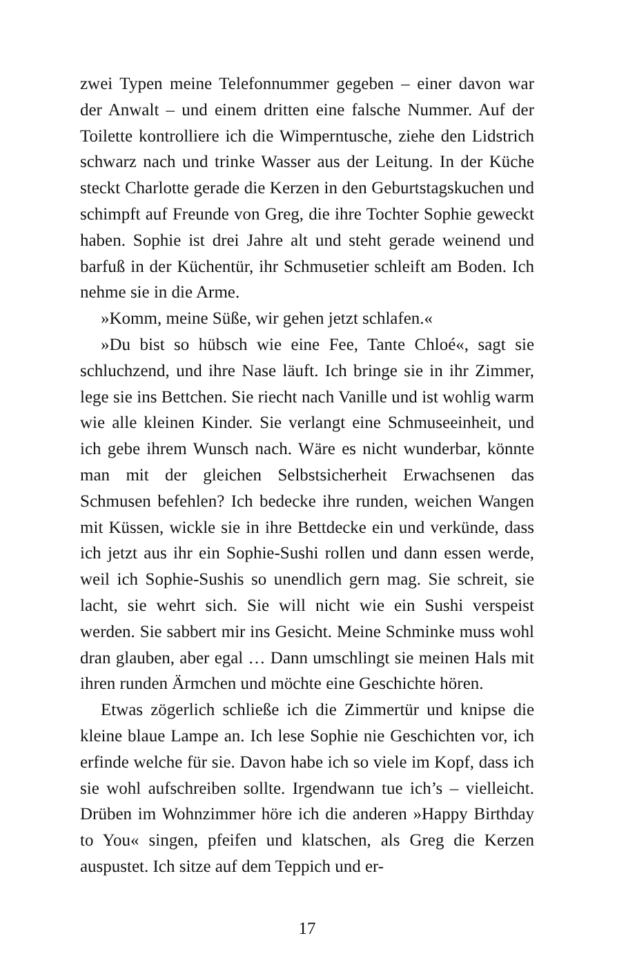zwei Typen meine Telefonnummer gegeben – einer davon war der Anwalt – und einem dritten eine falsche Nummer. Auf der Toilette kontrolliere ich die Wimperntusche, ziehe den Lidstrich schwarz nach und trinke Wasser aus der Leitung. In der Küche steckt Charlotte gerade die Kerzen in den Geburtstagskuchen und schimpft auf Freunde von Greg, die ihre Tochter Sophie geweckt haben. Sophie ist drei Jahre alt und steht gerade weinend und barfuß in der Küchentür, ihr Schmusetier schleift am Boden. Ich nehme sie in die Arme.
»Komm, meine Süße, wir gehen jetzt schlafen.«
»Du bist so hübsch wie eine Fee, Tante Chloé«, sagt sie schluchzend, und ihre Nase läuft. Ich bringe sie in ihr Zimmer, lege sie ins Bettchen. Sie riecht nach Vanille und ist wohlig warm wie alle kleinen Kinder. Sie verlangt eine Schmuseeinheit, und ich gebe ihrem Wunsch nach. Wäre es nicht wunderbar, könnte man mit der gleichen Selbstsicherheit Erwachsenen das Schmusen befehlen? Ich bedecke ihre runden, weichen Wangen mit Küssen, wickle sie in ihre Bettdecke ein und verkünde, dass ich jetzt aus ihr ein Sophie-Sushi rollen und dann essen werde, weil ich Sophie-Sushis so unendlich gern mag. Sie schreit, sie lacht, sie wehrt sich. Sie will nicht wie ein Sushi verspeist werden. Sie sabbert mir ins Gesicht. Meine Schminke muss wohl dran glauben, aber egal … Dann umschlingt sie meinen Hals mit ihren runden Ärmchen und möchte eine Geschichte hören.
Etwas zögerlich schließe ich die Zimmertür und knipse die kleine blaue Lampe an. Ich lese Sophie nie Geschichten vor, ich erfinde welche für sie. Davon habe ich so viele im Kopf, dass ich sie wohl aufschreiben sollte. Irgendwann tue ich’s – vielleicht. Drüben im Wohnzimmer höre ich die anderen »Happy Birthday to You« singen, pfeifen und klatschen, als Greg die Kerzen auspustet. Ich sitze auf dem Teppich und er-
17